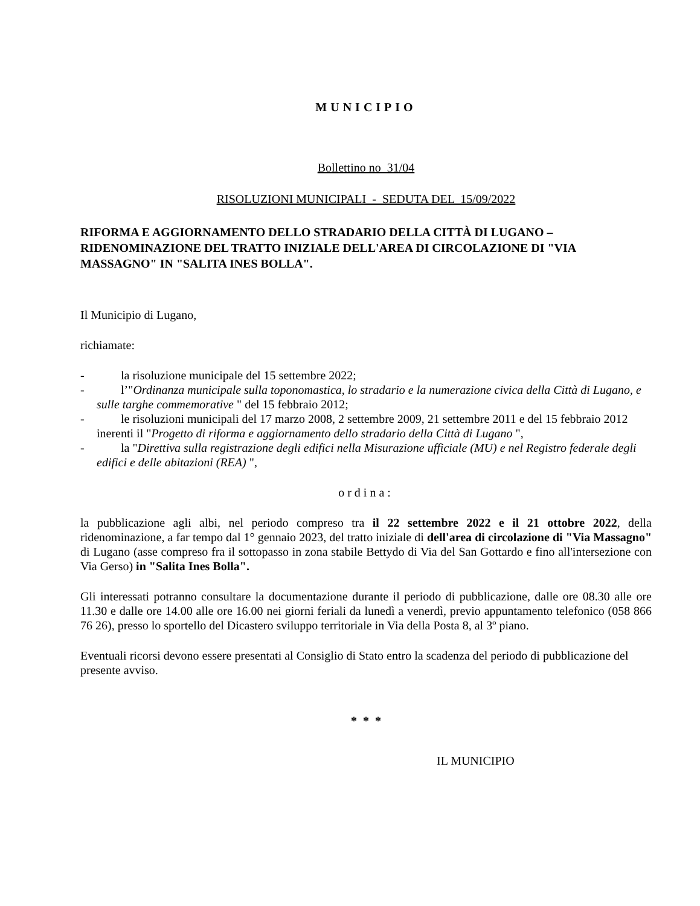MUNICIPIO
Bollettino no 31/04
RISOLUZIONI MUNICIPALI - SEDUTA DEL 15/09/2022
RIFORMA E AGGIORNAMENTO DELLO STRADARIO DELLA CITTÀ DI LUGANO – RIDENOMINAZIONE DEL TRATTO INIZIALE DELL'AREA DI CIRCOLAZIONE DI "VIA MASSAGNO" IN "SALITA INES BOLLA".
Il Municipio di Lugano,
richiamate:
- la risoluzione municipale del 15 settembre 2022;
- l’"Ordinanza municipale sulla toponomastica, lo stradario e la numerazione civica della Città di Lugano, e sulle targhe commemorative " del 15 febbraio 2012;
- le risoluzioni municipali del 17 marzo 2008, 2 settembre 2009, 21 settembre 2011 e del 15 febbraio 2012 inerenti il "Progetto di riforma e aggiornamento dello stradario della Città di Lugano ",
- la "Direttiva sulla registrazione degli edifici nella Misurazione ufficiale (MU) e nel Registro federale degli edifici e delle abitazioni (REA) ",
ordina:
la pubblicazione agli albi, nel periodo compreso tra il 22 settembre 2022 e il 21 ottobre 2022, della ridenominazione, a far tempo dal 1° gennaio 2023, del tratto iniziale di dell'area di circolazione di "Via Massagno" di Lugano (asse compreso fra il sottopasso in zona stabile Bettydo di Via del San Gottardo e fino all'intersezione con Via Gerso) in "Salita Ines Bolla".
Gli interessati potranno consultare la documentazione durante il periodo di pubblicazione, dalle ore 08.30 alle ore 11.30 e dalle ore 14.00 alle ore 16.00 nei giorni feriali da lunedì a venerdì, previo appuntamento telefonico (058 866 76 26), presso lo sportello del Dicastero sviluppo territoriale in Via della Posta 8, al 3º piano.
Eventuali ricorsi devono essere presentati al Consiglio di Stato entro la scadenza del periodo di pubblicazione del presente avviso.
* * *
IL MUNICIPIO